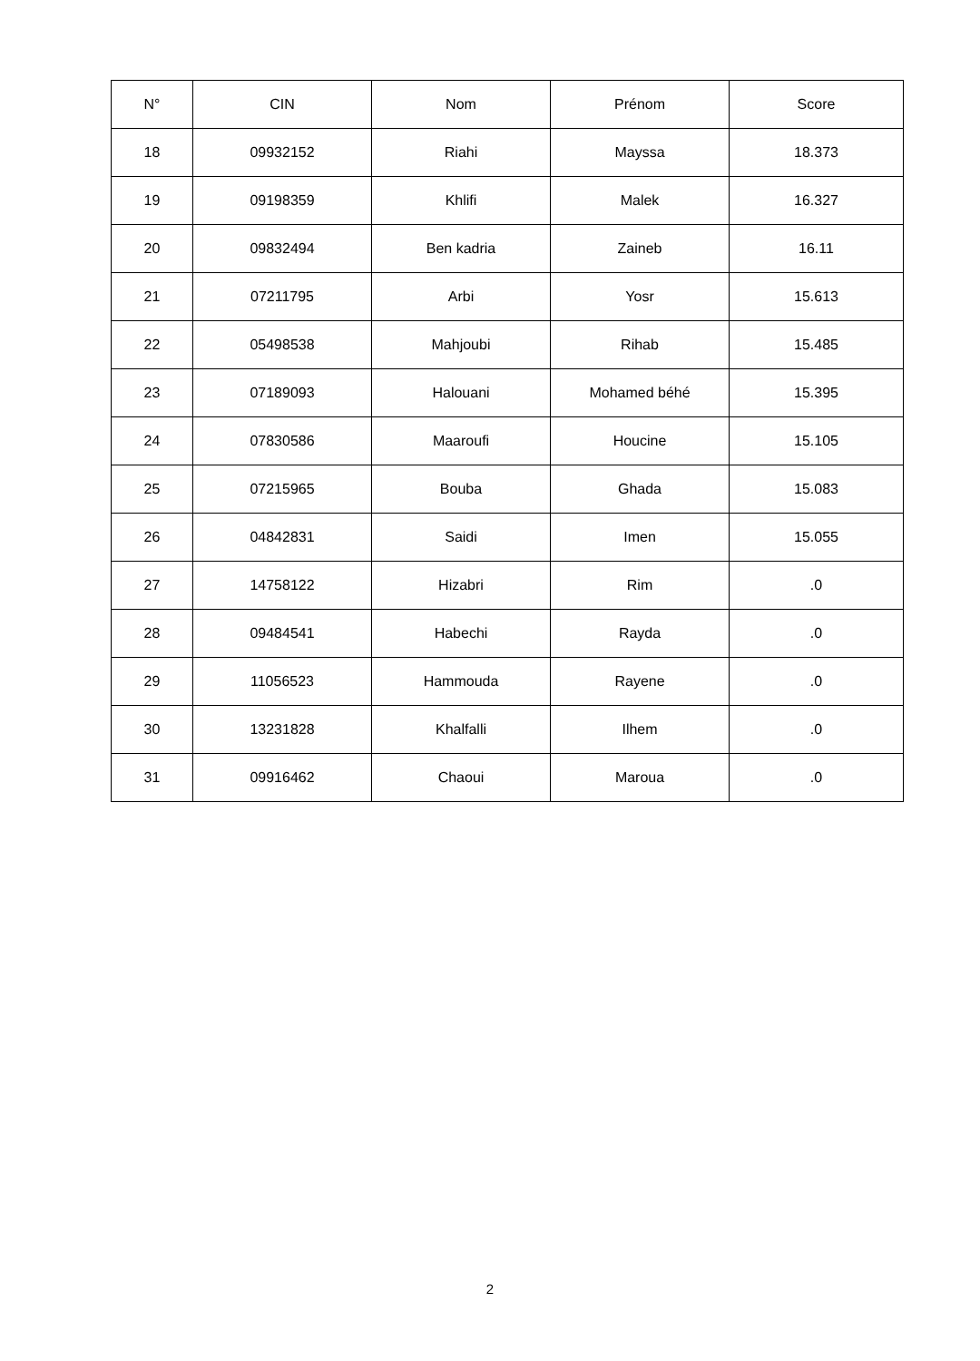| N° | CIN | Nom | Prénom | Score |
| --- | --- | --- | --- | --- |
| 18 | 09932152 | Riahi | Mayssa | 18.373 |
| 19 | 09198359 | Khlifi | Malek | 16.327 |
| 20 | 09832494 | Ben kadria | Zaineb | 16.11 |
| 21 | 07211795 | Arbi | Yosr | 15.613 |
| 22 | 05498538 | Mahjoubi | Rihab | 15.485 |
| 23 | 07189093 | Halouani | Mohamed béhé | 15.395 |
| 24 | 07830586 | Maaroufi | Houcine | 15.105 |
| 25 | 07215965 | Bouba | Ghada | 15.083 |
| 26 | 04842831 | Saidi | Imen | 15.055 |
| 27 | 14758122 | Hizabri | Rim | .0 |
| 28 | 09484541 | Habechi | Rayda | .0 |
| 29 | 11056523 | Hammouda | Rayene | .0 |
| 30 | 13231828 | Khalfalli | Ilhem | .0 |
| 31 | 09916462 | Chaoui | Maroua | .0 |
2